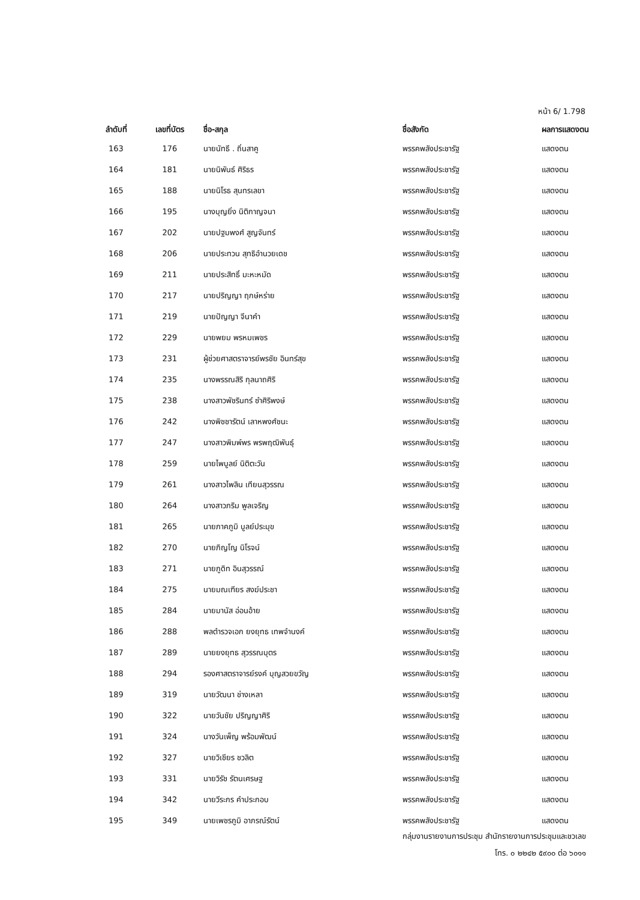หน้า 6/ 1.798
| ลำดับที่ | เลขที่บัตร | ชื่อ-สกุล | ชื่อสังกัด | ผลการแสดงตน |
| --- | --- | --- | --- | --- |
| 163 | 176 | นายนัทธี . ถิ่นสาคู | พรรคพลังประชารัฐ | แสดงตน |
| 164 | 181 | นายนิพันธ์ ศิริธร | พรรคพลังประชารัฐ | แสดงตน |
| 165 | 188 | นายนิโรธ สุนทรเลขา | พรรคพลังประชารัฐ | แสดงตน |
| 166 | 195 | นางบุญยิ่ง นิติกาญจนา | พรรคพลังประชารัฐ | แสดงตน |
| 167 | 202 | นายปฐมพงศ์ สูญจันทร์ | พรรคพลังประชารัฐ | แสดงตน |
| 168 | 206 | นายประทวน สุทธิอำนวยเดช | พรรคพลังประชารัฐ | แสดงตน |
| 169 | 211 | นายประสิทธิ์ มะหะหมัด | พรรคพลังประชารัฐ | แสดงตน |
| 170 | 217 | นายปริญญา ฤกษ์หร่าย | พรรคพลังประชารัฐ | แสดงตน |
| 171 | 219 | นายปัญญา จีนาคำ | พรรคพลังประชารัฐ | แสดงตน |
| 172 | 229 | นายพยม พรหมเพชร | พรรคพลังประชารัฐ | แสดงตน |
| 173 | 231 | ผู้ช่วยศาสตราจารย์พรชัย อินทร์สุข | พรรคพลังประชารัฐ | แสดงตน |
| 174 | 235 | นางพรรณสิริ กุลนาถศิริ | พรรคพลังประชารัฐ | แสดงตน |
| 175 | 238 | นางสาวพัชรินทร์ ซำศิริพงษ์ | พรรคพลังประชารัฐ | แสดงตน |
| 176 | 242 | นางพิชชารัตน์ เลาหพงศ์ชนะ | พรรคพลังประชารัฐ | แสดงตน |
| 177 | 247 | นางสาวพิมพ์พร พรพฤฒิพันธุ์ | พรรคพลังประชารัฐ | แสดงตน |
| 178 | 259 | นายไพบูลย์ นิติตะวัน | พรรคพลังประชารัฐ | แสดงตน |
| 179 | 261 | นางสาวไพลิน เทียนสุวรรณ | พรรคพลังประชารัฐ | แสดงตน |
| 180 | 264 | นางสาวภริม พูลเจริญ | พรรคพลังประชารัฐ | แสดงตน |
| 181 | 265 | นายภาคภูมิ บูลย์ประมุข | พรรคพลังประชารัฐ | แสดงตน |
| 182 | 270 | นายภิญโญ นิโรจน์ | พรรคพลังประชารัฐ | แสดงตน |
| 183 | 271 | นายภูดิท อินสุวรรณ์ | พรรคพลังประชารัฐ | แสดงตน |
| 184 | 275 | นายมณเฑียร สงฆ์ประชา | พรรคพลังประชารัฐ | แสดงตน |
| 185 | 284 | นายมานัส อ่อนอ้าย | พรรคพลังประชารัฐ | แสดงตน |
| 186 | 288 | พลตำรวจเอก ยงยุทธ เทพจำนงค์ | พรรคพลังประชารัฐ | แสดงตน |
| 187 | 289 | นายยงยุทธ สุวรรณบุตร | พรรคพลังประชารัฐ | แสดงตน |
| 188 | 294 | รองศาสตราจารย์รงค์ บุญสวยขวัญ | พรรคพลังประชารัฐ | แสดงตน |
| 189 | 319 | นายวัฒนา ช่างเหลา | พรรคพลังประชารัฐ | แสดงตน |
| 190 | 322 | นายวันชัย ปริญญาศิริ | พรรคพลังประชารัฐ | แสดงตน |
| 191 | 324 | นางวันเพ็ญ พร้อมพัฒน์ | พรรคพลังประชารัฐ | แสดงตน |
| 192 | 327 | นายวิเชียร ชวลิต | พรรคพลังประชารัฐ | แสดงตน |
| 193 | 331 | นายวิรัช รัตนเศรษฐ | พรรคพลังประชารัฐ | แสดงตน |
| 194 | 342 | นายวีระกร คำประกอบ | พรรคพลังประชารัฐ | แสดงตน |
| 195 | 349 | นายเพชรภูมิ อาภรณ์รัตน์ | พรรคพลังประชารัฐ | แสดงตน |
กลุ่มงานรายงานการประชุม สำนักรายงานการประชุมและชวเลข
โทร. ๐ ๒๒๔๒ ๕๙๐๐ ต่อ ๖๐๑๑